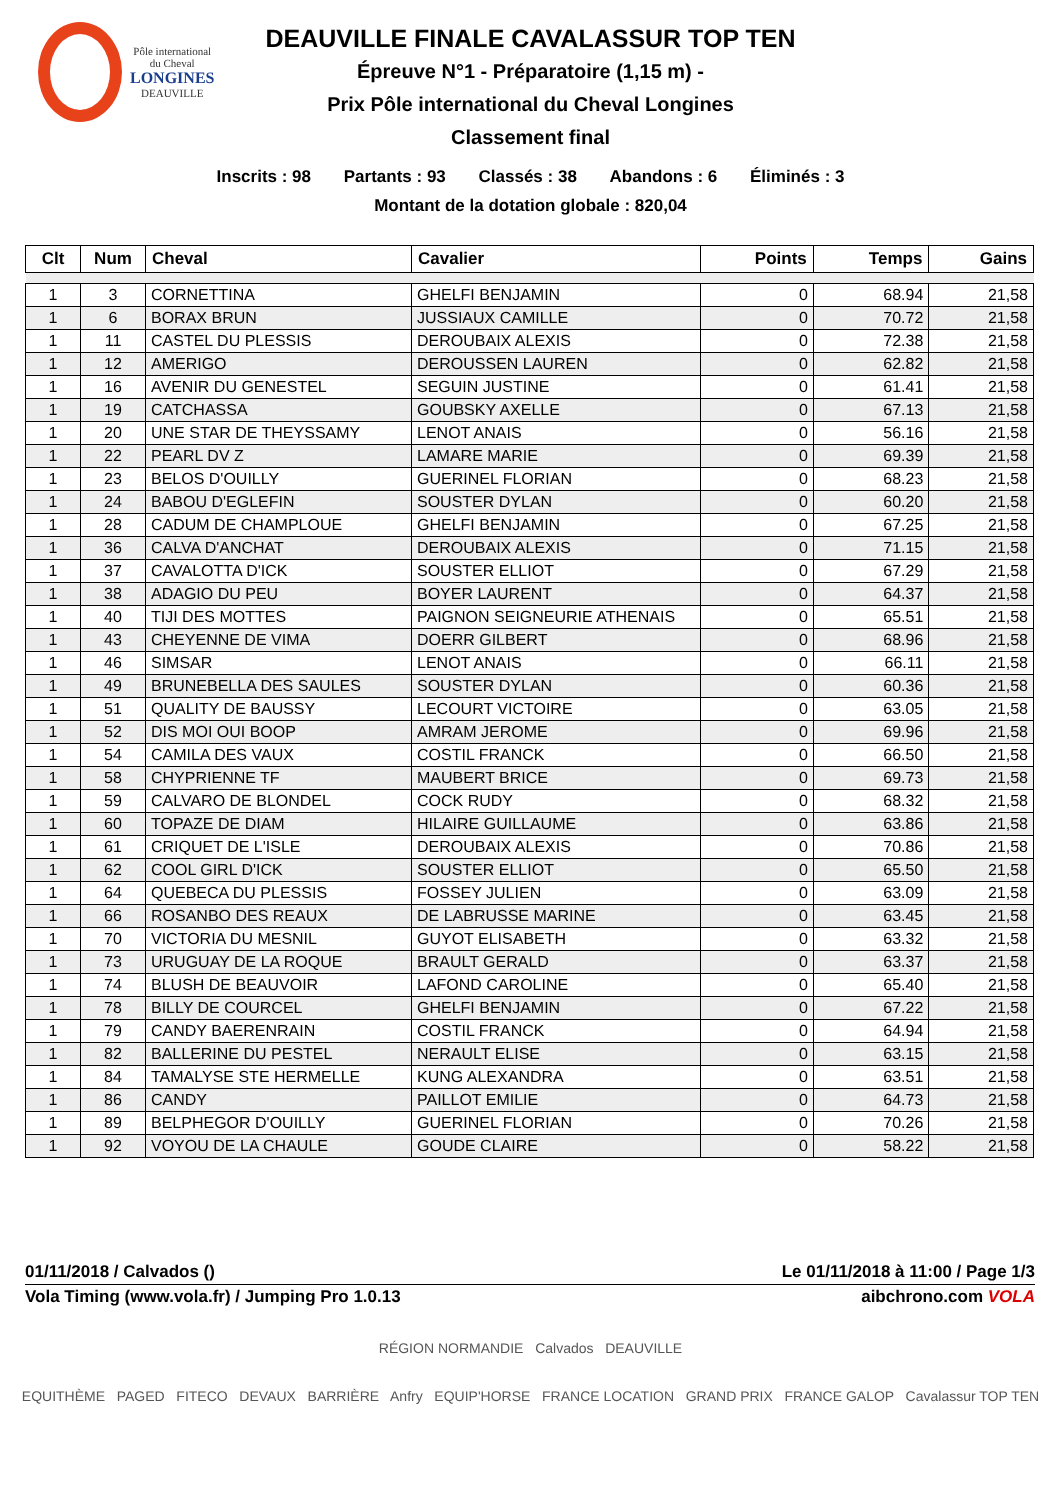Pôle international
du Cheval
LONGINES
DEAUVILLE
DEAUVILLE FINALE CAVALASSUR TOP TEN
Épreuve N°1 - Préparatoire (1,15 m) -
Prix Pôle international du Cheval Longines
Classement final
Inscrits : 98 Partants : 93 Classés : 38 Abandons : 6 Éliminés : 3
Montant de la dotation globale : 820,04
| Clt | Num | Cheval | Cavalier | Points | Temps | Gains |
| --- | --- | --- | --- | --- | --- | --- |
| 1 | 3 | CORNETTINA | GHELFI BENJAMIN | 0 | 68.94 | 21,58 |
| 1 | 6 | BORAX BRUN | JUSSIAUX CAMILLE | 0 | 70.72 | 21,58 |
| 1 | 11 | CASTEL DU PLESSIS | DEROUBAIX ALEXIS | 0 | 72.38 | 21,58 |
| 1 | 12 | AMERIGO | DEROUSSEN LAUREN | 0 | 62.82 | 21,58 |
| 1 | 16 | AVENIR DU GENESTEL | SEGUIN JUSTINE | 0 | 61.41 | 21,58 |
| 1 | 19 | CATCHASSA | GOUBSKY AXELLE | 0 | 67.13 | 21,58 |
| 1 | 20 | UNE STAR DE THEYSSAMY | LENOT ANAIS | 0 | 56.16 | 21,58 |
| 1 | 22 | PEARL DV Z | LAMARE MARIE | 0 | 69.39 | 21,58 |
| 1 | 23 | BELOS D'OUILLY | GUERINEL FLORIAN | 0 | 68.23 | 21,58 |
| 1 | 24 | BABOU D'EGLEFIN | SOUSTER DYLAN | 0 | 60.20 | 21,58 |
| 1 | 28 | CADUM DE CHAMPLOUE | GHELFI BENJAMIN | 0 | 67.25 | 21,58 |
| 1 | 36 | CALVA D'ANCHAT | DEROUBAIX ALEXIS | 0 | 71.15 | 21,58 |
| 1 | 37 | CAVALOTTA D'ICK | SOUSTER ELLIOT | 0 | 67.29 | 21,58 |
| 1 | 38 | ADAGIO DU PEU | BOYER LAURENT | 0 | 64.37 | 21,58 |
| 1 | 40 | TIJI DES MOTTES | PAIGNON SEIGNEURIE ATHENAIS | 0 | 65.51 | 21,58 |
| 1 | 43 | CHEYENNE DE VIMA | DOERR GILBERT | 0 | 68.96 | 21,58 |
| 1 | 46 | SIMSAR | LENOT ANAIS | 0 | 66.11 | 21,58 |
| 1 | 49 | BRUNEBELLA DES SAULES | SOUSTER DYLAN | 0 | 60.36 | 21,58 |
| 1 | 51 | QUALITY DE BAUSSY | LECOURT VICTOIRE | 0 | 63.05 | 21,58 |
| 1 | 52 | DIS MOI OUI BOOP | AMRAM JEROME | 0 | 69.96 | 21,58 |
| 1 | 54 | CAMILA DES VAUX | COSTIL FRANCK | 0 | 66.50 | 21,58 |
| 1 | 58 | CHYPRIENNE TF | MAUBERT BRICE | 0 | 69.73 | 21,58 |
| 1 | 59 | CALVARO DE BLONDEL | COCK RUDY | 0 | 68.32 | 21,58 |
| 1 | 60 | TOPAZE DE DIAM | HILAIRE GUILLAUME | 0 | 63.86 | 21,58 |
| 1 | 61 | CRIQUET DE L'ISLE | DEROUBAIX ALEXIS | 0 | 70.86 | 21,58 |
| 1 | 62 | COOL GIRL D'ICK | SOUSTER ELLIOT | 0 | 65.50 | 21,58 |
| 1 | 64 | QUEBECA DU PLESSIS | FOSSEY JULIEN | 0 | 63.09 | 21,58 |
| 1 | 66 | ROSANBO DES REAUX | DE LABRUSSE MARINE | 0 | 63.45 | 21,58 |
| 1 | 70 | VICTORIA DU MESNIL | GUYOT ELISABETH | 0 | 63.32 | 21,58 |
| 1 | 73 | URUGUAY DE LA ROQUE | BRAULT GERALD | 0 | 63.37 | 21,58 |
| 1 | 74 | BLUSH DE BEAUVOIR | LAFOND CAROLINE | 0 | 65.40 | 21,58 |
| 1 | 78 | BILLY DE COURCEL | GHELFI BENJAMIN | 0 | 67.22 | 21,58 |
| 1 | 79 | CANDY BAERENRAIN | COSTIL FRANCK | 0 | 64.94 | 21,58 |
| 1 | 82 | BALLERINE DU PESTEL | NERAULT ELISE | 0 | 63.15 | 21,58 |
| 1 | 84 | TAMALYSE STE HERMELLE | KUNG ALEXANDRA | 0 | 63.51 | 21,58 |
| 1 | 86 | CANDY | PAILLOT EMILIE | 0 | 64.73 | 21,58 |
| 1 | 89 | BELPHEGOR D'OUILLY | GUERINEL FLORIAN | 0 | 70.26 | 21,58 |
| 1 | 92 | VOYOU DE LA CHAULE | GOUDE CLAIRE | 0 | 58.22 | 21,58 |
01/11/2018 / Calvados () Le 01/11/2018 à 11:00 / Page 1/3
Vola Timing (www.vola.fr) / Jumping Pro 1.0.13 aibchrono.com VOLA
RÉGION NORMANDIE Calvados DEAUVILLE
EQUITHÈME PAGED FITECO DEVAUX BARRIÈRE Anfry EQUIP'HORSE FRANCE LOCATION GRAND PRIX FRANCE GALOP Cavalassur TOP TEN